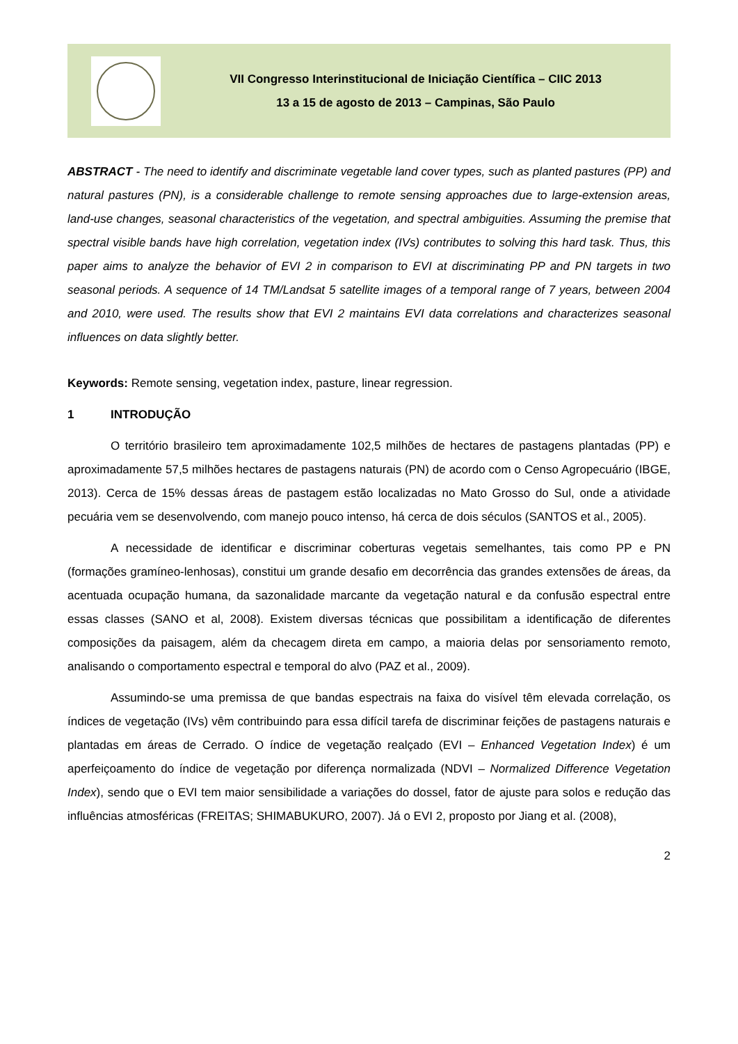VII Congresso Interinstitucional de Iniciação Científica – CIIC 2013
13 a 15 de agosto de 2013 – Campinas, São Paulo
ABSTRACT - The need to identify and discriminate vegetable land cover types, such as planted pastures (PP) and natural pastures (PN), is a considerable challenge to remote sensing approaches due to large-extension areas, land-use changes, seasonal characteristics of the vegetation, and spectral ambiguities. Assuming the premise that spectral visible bands have high correlation, vegetation index (IVs) contributes to solving this hard task. Thus, this paper aims to analyze the behavior of EVI 2 in comparison to EVI at discriminating PP and PN targets in two seasonal periods. A sequence of 14 TM/Landsat 5 satellite images of a temporal range of 7 years, between 2004 and 2010, were used. The results show that EVI 2 maintains EVI data correlations and characterizes seasonal influences on data slightly better.
Keywords: Remote sensing, vegetation index, pasture, linear regression.
1 INTRODUÇÃO
O território brasileiro tem aproximadamente 102,5 milhões de hectares de pastagens plantadas (PP) e aproximadamente 57,5 milhões hectares de pastagens naturais (PN) de acordo com o Censo Agropecuário (IBGE, 2013). Cerca de 15% dessas áreas de pastagem estão localizadas no Mato Grosso do Sul, onde a atividade pecuária vem se desenvolvendo, com manejo pouco intenso, há cerca de dois séculos (SANTOS et al., 2005).
A necessidade de identificar e discriminar coberturas vegetais semelhantes, tais como PP e PN (formações gramíneo-lenhosas), constitui um grande desafio em decorrência das grandes extensões de áreas, da acentuada ocupação humana, da sazonalidade marcante da vegetação natural e da confusão espectral entre essas classes (SANO et al, 2008). Existem diversas técnicas que possibilitam a identificação de diferentes composições da paisagem, além da checagem direta em campo, a maioria delas por sensoriamento remoto, analisando o comportamento espectral e temporal do alvo (PAZ et al., 2009).
Assumindo-se uma premissa de que bandas espectrais na faixa do visível têm elevada correlação, os índices de vegetação (IVs) vêm contribuindo para essa difícil tarefa de discriminar feições de pastagens naturais e plantadas em áreas de Cerrado. O índice de vegetação realçado (EVI – Enhanced Vegetation Index) é um aperfeiçoamento do índice de vegetação por diferença normalizada (NDVI – Normalized Difference Vegetation Index), sendo que o EVI tem maior sensibilidade a variações do dossel, fator de ajuste para solos e redução das influências atmosféricas (FREITAS; SHIMABUKURO, 2007). Já o EVI 2, proposto por Jiang et al. (2008),
2